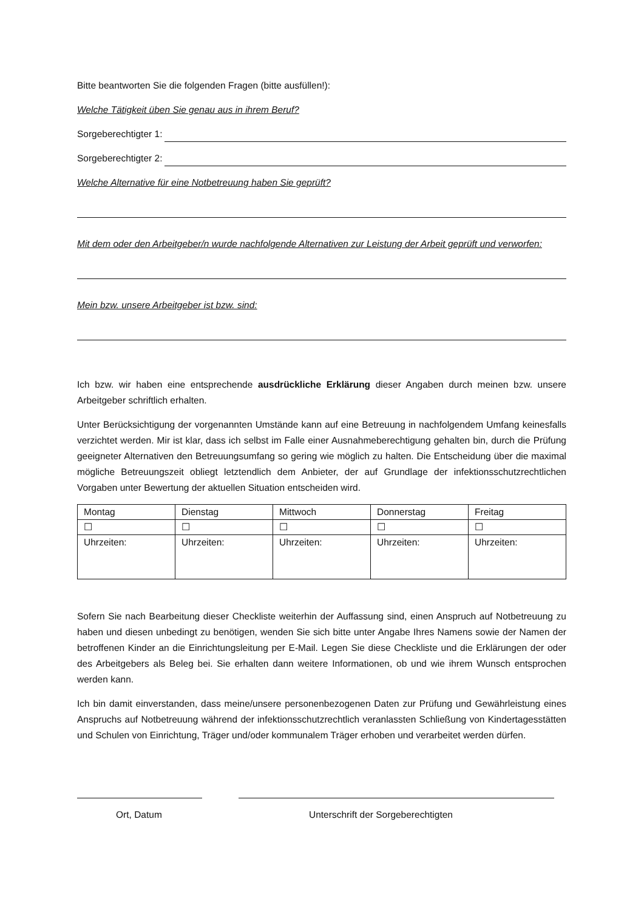Bitte beantworten Sie die folgenden Fragen (bitte ausfüllen!):
Welche Tätigkeit üben Sie genau aus in ihrem Beruf?
Sorgeberechtigter 1:
Sorgeberechtigter 2:
Welche Alternative für eine Notbetreuung haben Sie geprüft?
Mit dem oder den Arbeitgeber/n wurde nachfolgende Alternativen zur Leistung der Arbeit geprüft und verworfen:
Mein bzw. unsere Arbeitgeber ist bzw. sind:
Ich bzw. wir haben eine entsprechende ausdrückliche Erklärung dieser Angaben durch meinen bzw. unsere Arbeitgeber schriftlich erhalten.
Unter Berücksichtigung der vorgenannten Umstände kann auf eine Betreuung in nachfolgendem Umfang keinesfalls verzichtet werden. Mir ist klar, dass ich selbst im Falle einer Ausnahmeberechtigung gehalten bin, durch die Prüfung geeigneter Alternativen den Betreuungsumfang so gering wie möglich zu halten. Die Entscheidung über die maximal mögliche Betreuungszeit obliegt letztendlich dem Anbieter, der auf Grundlage der infektionsschutzrechtlichen Vorgaben unter Bewertung der aktuellen Situation entscheiden wird.
| Montag | Dienstag | Mittwoch | Donnerstag | Freitag |
| ☐ | ☐ | ☐ | ☐ | ☐ |
| Uhrzeiten: | Uhrzeiten: | Uhrzeiten: | Uhrzeiten: | Uhrzeiten: |
Sofern Sie nach Bearbeitung dieser Checkliste weiterhin der Auffassung sind, einen Anspruch auf Notbetreuung zu haben und diesen unbedingt zu benötigen, wenden Sie sich bitte unter Angabe Ihres Namens sowie der Namen der betroffenen Kinder an die Einrichtungsleitung per E-Mail. Legen Sie diese Checkliste und die Erklärungen der oder des Arbeitgebers als Beleg bei. Sie erhalten dann weitere Informationen, ob und wie ihrem Wunsch entsprochen werden kann.
Ich bin damit einverstanden, dass meine/unsere personenbezogenen Daten zur Prüfung und Gewährleistung eines Anspruchs auf Notbetreuung während der infektionsschutzrechtlich veranlassten Schließung von Kindertagesstätten und Schulen von Einrichtung, Träger und/oder kommunalem Träger erhoben und verarbeitet werden dürfen.
Ort, Datum Unterschrift der Sorgeberechtigten